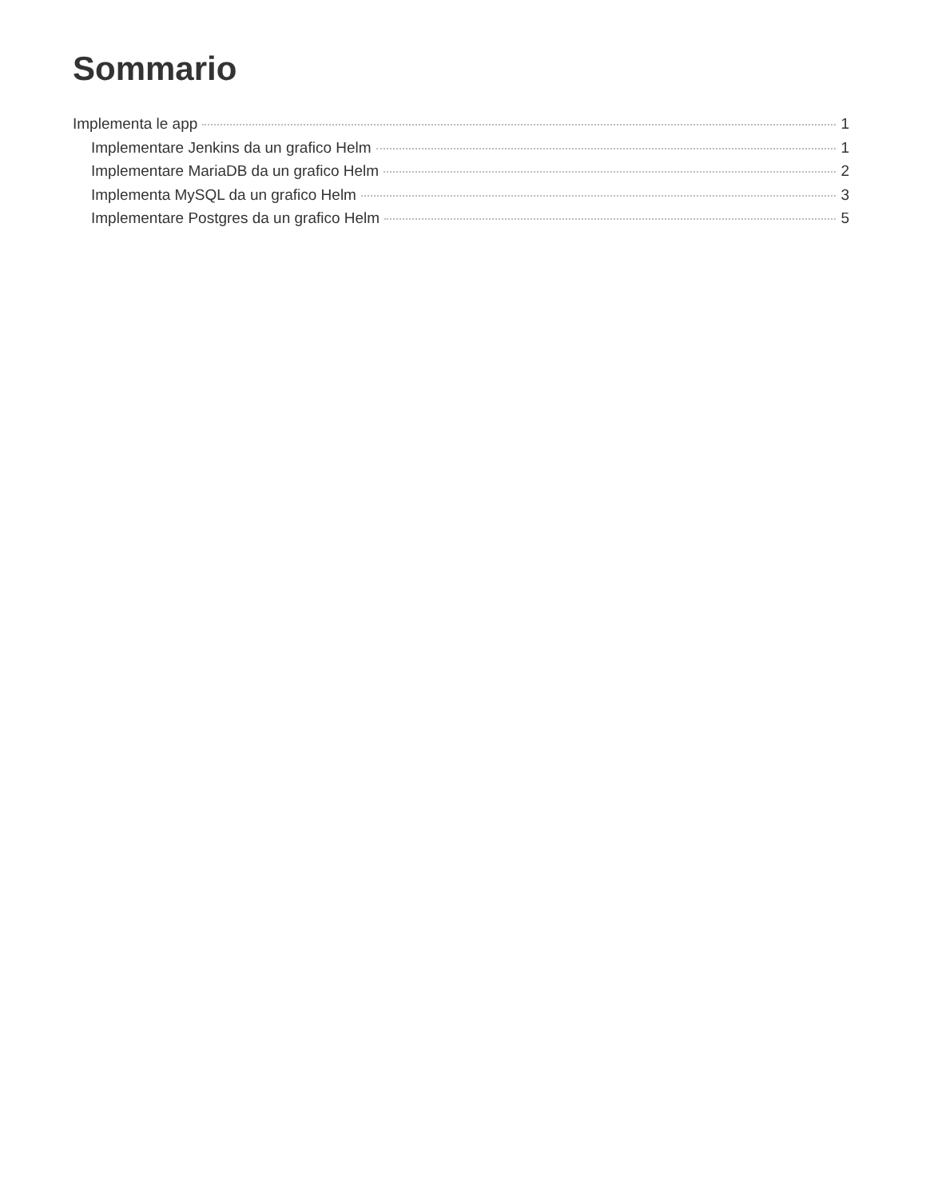Sommario
Implementa le app 1
Implementare Jenkins da un grafico Helm 1
Implementare MariaDB da un grafico Helm 2
Implementa MySQL da un grafico Helm 3
Implementare Postgres da un grafico Helm 5